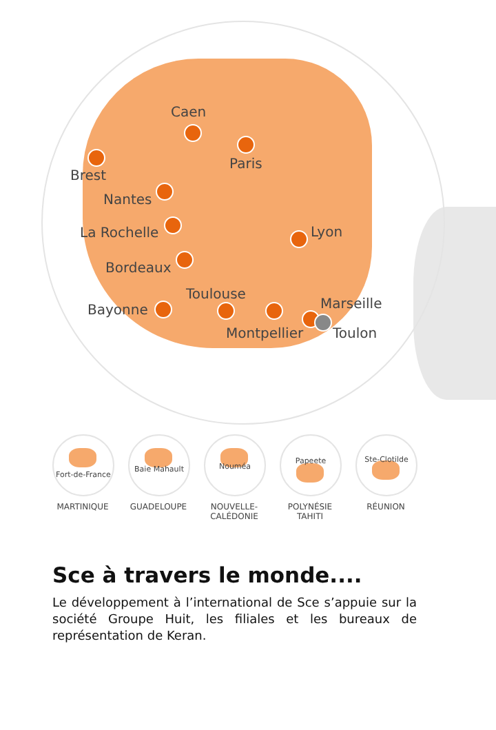Caen
Paris
Brest
Nantes
La Rochelle Lyon
Bordeaux
Bayonne
Toulouse
Montpellier
Marseille
Toulon
Fort-de-France
MARTINIQUE
Baie Mahault
GUADELOUPE
Nouméa
NOUVELLE-
CALÉDONIE
Papeete
POLYNÉSIE
TAHITI
Ste-Clotilde
RÉUNION
Sce à travers le monde....
Le développement à l’international de Sce s’appuie sur la société Groupe Huit, les filiales et les bureaux de représentation de Keran.